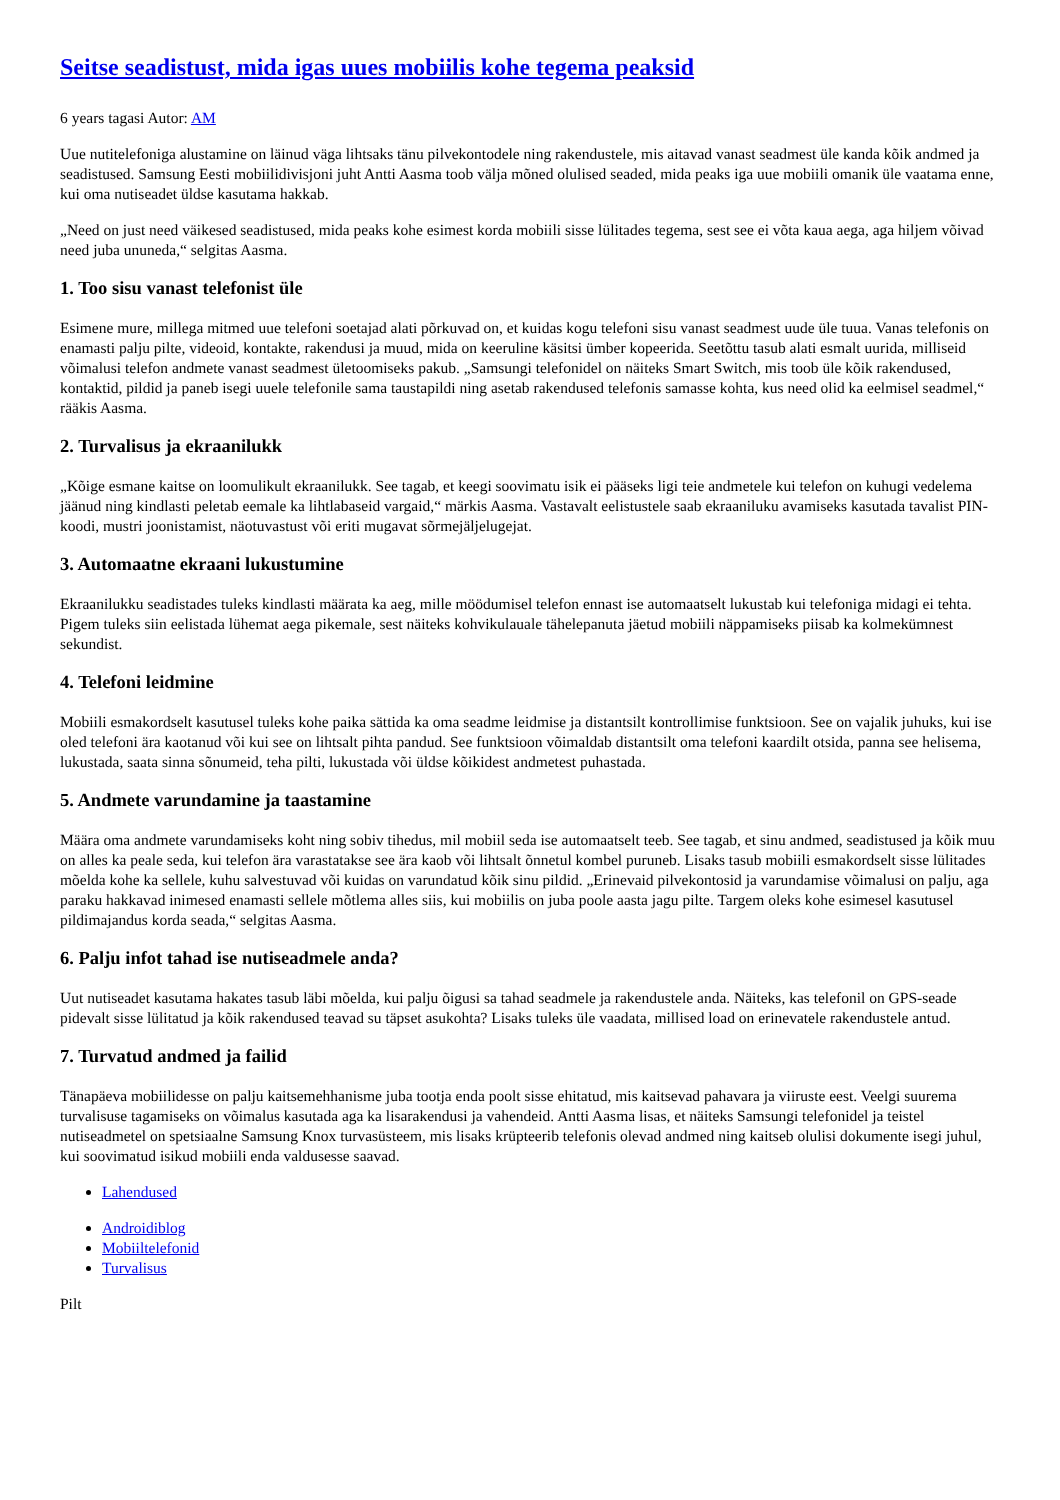Seitse seadistust, mida igas uues mobiilis kohe tegema peaksid
6 years tagasi Autor: AM
Uue nutitelefoniga alustamine on läinud väga lihtsaks tänu pilvekontodele ning rakendustele, mis aitavad vanast seadmest üle kanda kõik andmed ja seadistused. Samsung Eesti mobiilidivisjoni juht Antti Aasma toob välja mõned olulised seaded, mida peaks iga uue mobiili omanik üle vaatama enne, kui oma nutiseadet üldse kasutama hakkab.
„Need on just need väikesed seadistused, mida peaks kohe esimest korda mobiili sisse lülitades tegema, sest see ei võta kaua aega, aga hiljem võivad need juba ununeda,“ selgitas Aasma.
1. Too sisu vanast telefonist üle
Esimene mure, millega mitmed uue telefoni soetajad alati põrkuvad on, et kuidas kogu telefoni sisu vanast seadmest uude üle tuua. Vanas telefonis on enamasti palju pilte, videoid, kontakte, rakendusi ja muud, mida on keeruline käsitsi ümber kopeerida. Seetõttu tasub alati esmalt uurida, milliseid võimalusi telefon andmete vanast seadmest ületoomiseks pakub. „Samsungi telefonidel on näiteks Smart Switch, mis toob üle kõik rakendused, kontaktid, pildid ja paneb isegi uuele telefonile sama taustapildi ning asetab rakendused telefonis samasse kohta, kus need olid ka eelmisel seadmel,“ rääkis Aasma.
2. Turvalisus ja ekraanilukk
„Kõige esmane kaitse on loomulikult ekraanilukk. See tagab, et keegi soovimatu isik ei pääseks ligi teie andmetele kui telefon on kuhugi vedelema jäänud ning kindlasti peletab eemale ka lihtlabaseid vargaid,“ märkis Aasma. Vastavalt eelistustele saab ekraaniluku avamiseks kasutada tavalist PIN-koodi, mustri joonistamist, näotuvastust või eriti mugavat sõrmejäljelugejat.
3. Automaatne ekraani lukustumine
Ekraanilukku seadistades tuleks kindlasti määrata ka aeg, mille möödumisel telefon ennast ise automaatselt lukustab kui telefoniga midagi ei tehta. Pigem tuleks siin eelistada lühemat aega pikemale, sest näiteks kohvikulauale tähelepanuta jäetud mobiili näppamiseks piisab ka kolmekümnest sekundist.
4. Telefoni leidmine
Mobiili esmakordselt kasutusel tuleks kohe paika sättida ka oma seadme leidmise ja distantsilt kontrollimise funktsioon. See on vajalik juhuks, kui ise oled telefoni ära kaotanud või kui see on lihtsalt pihta pandud. See funktsioon võimaldab distantsilt oma telefoni kaardilt otsida, panna see helisema, lukustada, saata sinna sõnumeid, teha pilti, lukustada või üldse kõikidest andmetest puhastada.
5. Andmete varundamine ja taastamine
Määra oma andmete varundamiseks koht ning sobiv tihedus, mil mobiil seda ise automaatselt teeb. See tagab, et sinu andmed, seadistused ja kõik muu on alles ka peale seda, kui telefon ära varastatakse see ära kaob või lihtsalt õnnetul kombel puruneb. Lisaks tasub mobiili esmakordselt sisse lülitades mõelda kohe ka sellele, kuhu salvestuvad või kuidas on varundatud kõik sinu pildid. „Erinevaid pilvekontosid ja varundamise võimalusi on palju, aga paraku hakkavad inimesed enamasti sellele mõtlema alles siis, kui mobiilis on juba poole aasta jagu pilte. Targem oleks kohe esimesel kasutusel pildimajandus korda seada,“ selgitas Aasma.
6. Palju infot tahad ise nutiseadmele anda?
Uut nutiseadet kasutama hakates tasub läbi mõelda, kui palju õigusi sa tahad seadmele ja rakendustele anda. Näiteks, kas telefonil on GPS-seade pidevalt sisse lülitatud ja kõik rakendused teavad su täpset asukohta? Lisaks tuleks üle vaadata, millised load on erinevatele rakendustele antud.
7. Turvatud andmed ja failid
Tänapäeva mobiilidesse on palju kaitsemehhanisme juba tootja enda poolt sisse ehitatud, mis kaitsevad pahavara ja viiruste eest. Veelgi suurema turvalisuse tagamiseks on võimalus kasutada aga ka lisarakendusi ja vahendeid. Antti Aasma lisas, et näiteks Samsungi telefonidel ja teistel nutiseadmetel on spetsiaalne Samsung Knox turvasüsteem, mis lisaks krüpteerib telefonis olevad andmed ning kaitseb olulisi dokumente isegi juhul, kui soovimatud isikud mobiili enda valdusesse saavad.
Lahendused
Androidiblog
Mobiiltelefonid
Turvalisus
Pilt